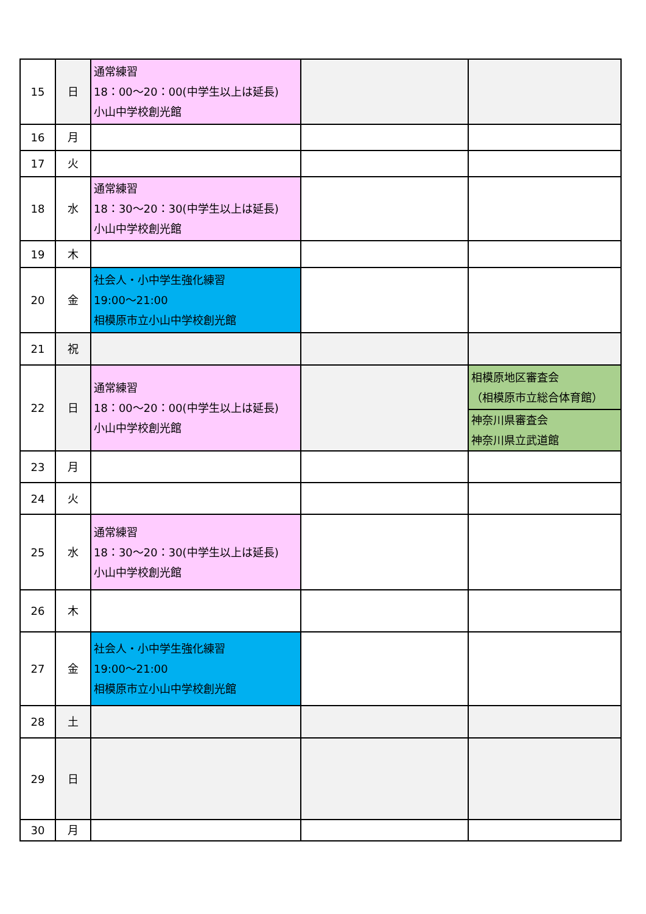| 15 | 日 | 通常練習 18：00～20：00(中学生以上は延長) 小山中学校創光館 | | |
| 16 | 月 | | | |
| 17 | 火 | | | |
| 18 | 水 | 通常練習 18：30～20：30(中学生以上は延長) 小山中学校創光館 | | |
| 19 | 木 | | | |
| 20 | 金 | 社会人・小中学生強化練習 19:00～21:00 相模原市立小山中学校創光館 | | |
| 21 | 祝 | | | |
| 22 | 日 | 通常練習 18：00～20：00(中学生以上は延長) 小山中学校創光館 | | 相模原地区審査会 （相模原市立総合体育館） |
| | | | | 神奈川県審査会 神奈川県立武道館 |
| 23 | 月 | | | |
| 24 | 火 | | | |
| 25 | 水 | 通常練習 18：30～20：30(中学生以上は延長) 小山中学校創光館 | | |
| 26 | 木 | | | |
| 27 | 金 | 社会人・小中学生強化練習 19:00～21:00 相模原市立小山中学校創光館 | | |
| 28 | 土 | | | |
| 29 | 日 | | | |
| 30 | 月 | | | |